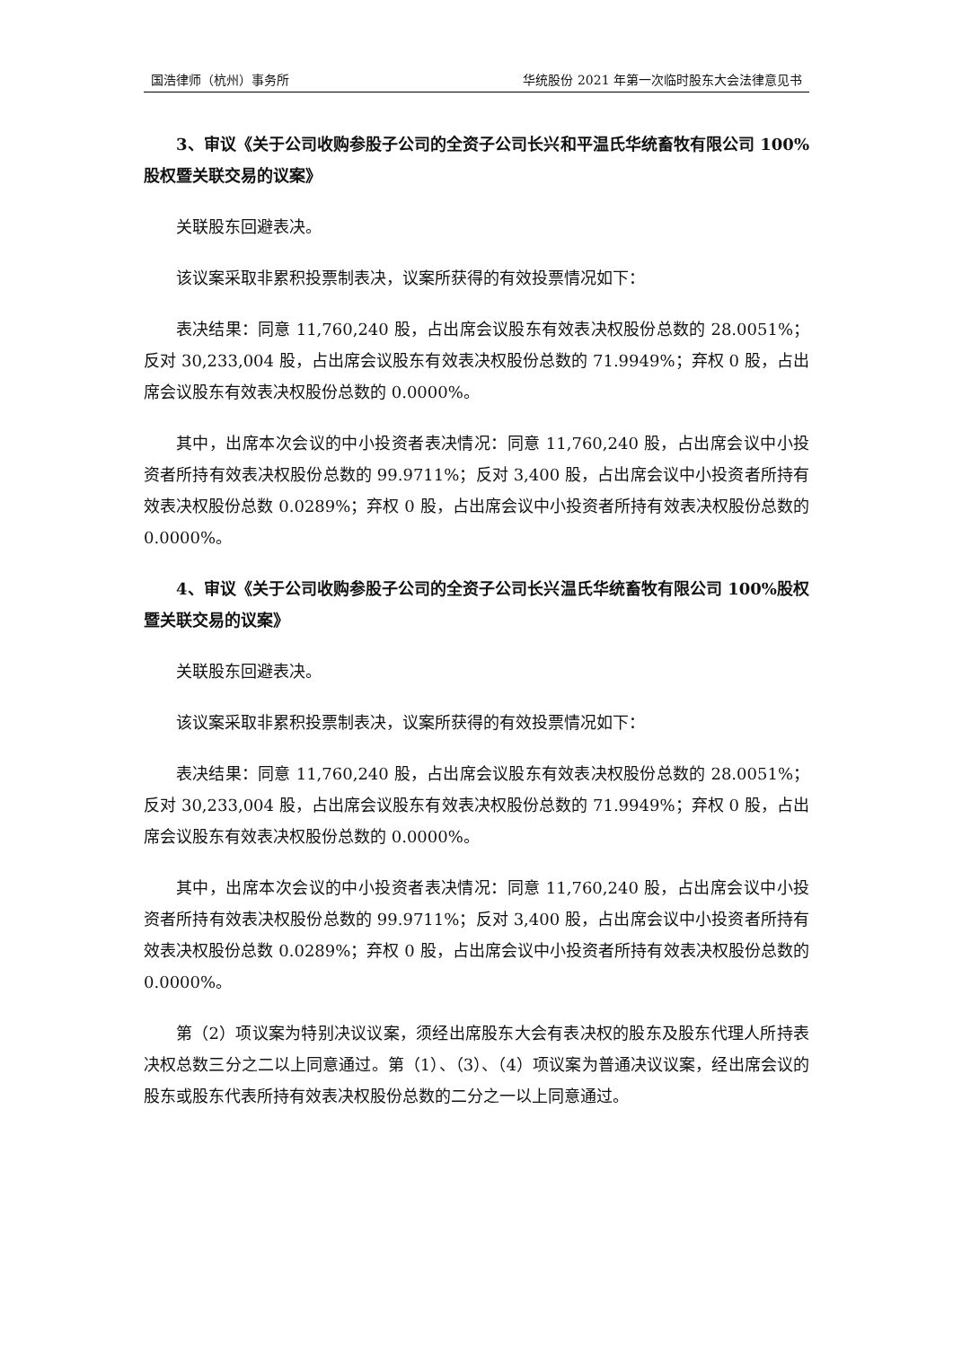国浩律师（杭州）事务所 华统股份 2021 年第一次临时股东大会法律意见书
3、审议《关于公司收购参股子公司的全资子公司长兴和平温氏华统畜牧有限公司 100%股权暨关联交易的议案》
关联股东回避表决。
该议案采取非累积投票制表决，议案所获得的有效投票情况如下：
表决结果：同意 11,760,240 股，占出席会议股东有效表决权股份总数的 28.0051%；反对 30,233,004 股，占出席会议股东有效表决权股份总数的 71.9949%；弃权 0 股，占出席会议股东有效表决权股份总数的 0.0000%。
其中，出席本次会议的中小投资者表决情况：同意 11,760,240 股，占出席会议中小投资者所持有效表决权股份总数的 99.9711%；反对 3,400 股，占出席会议中小投资者所持有效表决权股份总数 0.0289%；弃权 0 股，占出席会议中小投资者所持有效表决权股份总数的 0.0000%。
4、审议《关于公司收购参股子公司的全资子公司长兴温氏华统畜牧有限公司 100%股权暨关联交易的议案》
关联股东回避表决。
该议案采取非累积投票制表决，议案所获得的有效投票情况如下：
表决结果：同意 11,760,240 股，占出席会议股东有效表决权股份总数的 28.0051%；反对 30,233,004 股，占出席会议股东有效表决权股份总数的 71.9949%；弃权 0 股，占出席会议股东有效表决权股份总数的 0.0000%。
其中，出席本次会议的中小投资者表决情况：同意 11,760,240 股，占出席会议中小投资者所持有效表决权股份总数的 99.9711%；反对 3,400 股，占出席会议中小投资者所持有效表决权股份总数 0.0289%；弃权 0 股，占出席会议中小投资者所持有效表决权股份总数的 0.0000%。
第（2）项议案为特别决议议案，须经出席股东大会有表决权的股东及股东代理人所持表决权总数三分之二以上同意通过。第（1）、（3）、（4）项议案为普通决议议案，经出席会议的股东或股东代表所持有效表决权股份总数的二分之一以上同意通过。